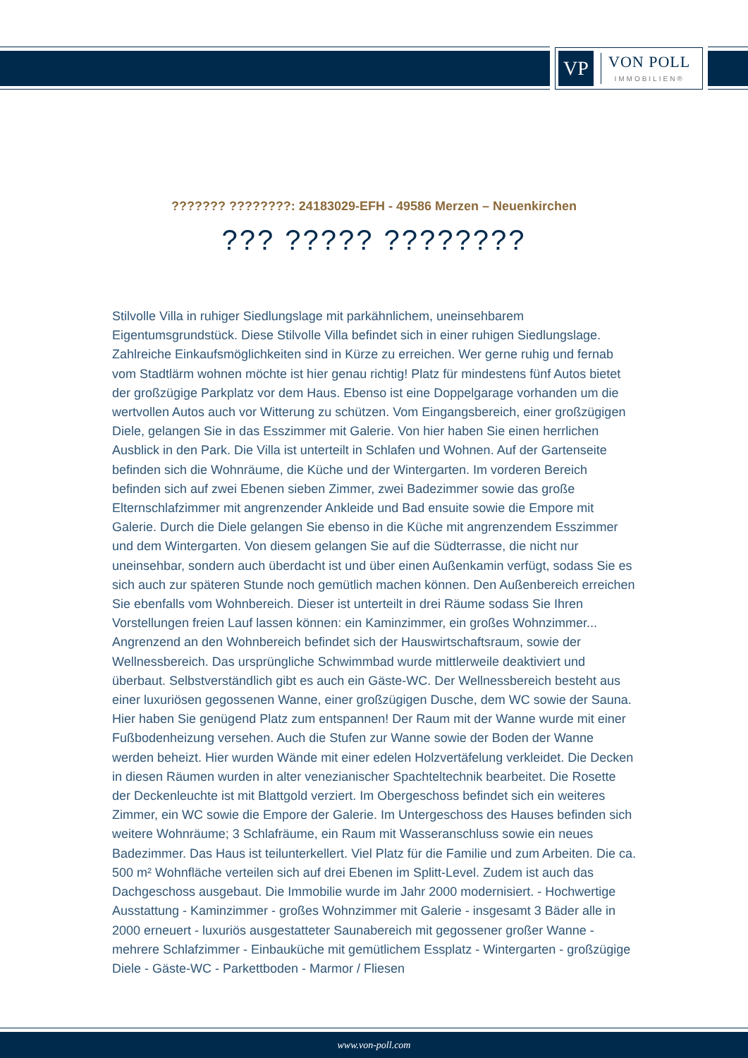VP
VON POLL
IMMOBILIEN®
??????? ????????: 24183029-EFH - 49586 Merzen – Neuenkirchen
??? ????? ????????
Stilvolle Villa in ruhiger Siedlungslage mit parkähnlichem, uneinsehbarem Eigentumsgrundstück. Diese Stilvolle Villa befindet sich in einer ruhigen Siedlungslage. Zahlreiche Einkaufsmöglichkeiten sind in Kürze zu erreichen. Wer gerne ruhig und fernab vom Stadtlärm wohnen möchte ist hier genau richtig! Platz für mindestens fünf Autos bietet der großzügige Parkplatz vor dem Haus. Ebenso ist eine Doppelgarage vorhanden um die wertvollen Autos auch vor Witterung zu schützen. Vom Eingangsbereich, einer großzügigen Diele, gelangen Sie in das Esszimmer mit Galerie. Von hier haben Sie einen herrlichen Ausblick in den Park. Die Villa ist unterteilt in Schlafen und Wohnen. Auf der Gartenseite befinden sich die Wohnräume, die Küche und der Wintergarten. Im vorderen Bereich befinden sich auf zwei Ebenen sieben Zimmer, zwei Badezimmer sowie das große Elternschlafzimmer mit angrenzender Ankleide und Bad ensuite sowie die Empore mit Galerie. Durch die Diele gelangen Sie ebenso in die Küche mit angrenzendem Esszimmer und dem Wintergarten. Von diesem gelangen Sie auf die Südterrasse, die nicht nur uneinsehbar, sondern auch überdacht ist und über einen Außenkamin verfügt, sodass Sie es sich auch zur späteren Stunde noch gemütlich machen können. Den Außenbereich erreichen Sie ebenfalls vom Wohnbereich. Dieser ist unterteilt in drei Räume sodass Sie Ihren Vorstellungen freien Lauf lassen können: ein Kaminzimmer, ein großes Wohnzimmer... Angrenzend an den Wohnbereich befindet sich der Hauswirtschaftsraum, sowie der Wellnessbereich. Das ursprüngliche Schwimmbad wurde mittlerweile deaktiviert und überbaut. Selbstverständlich gibt es auch ein Gäste-WC. Der Wellnessbereich besteht aus einer luxuriösen gegossenen Wanne, einer großzügigen Dusche, dem WC sowie der Sauna. Hier haben Sie genügend Platz zum entspannen! Der Raum mit der Wanne wurde mit einer Fußbodenheizung versehen. Auch die Stufen zur Wanne sowie der Boden der Wanne werden beheizt. Hier wurden Wände mit einer edelen Holzvertäfelung verkleidet. Die Decken in diesen Räumen wurden in alter venezianischer Spachteltechnik bearbeitet. Die Rosette der Deckenleuchte ist mit Blattgold verziert. Im Obergeschoss befindet sich ein weiteres Zimmer, ein WC sowie die Empore der Galerie. Im Untergeschoss des Hauses befinden sich weitere Wohnräume; 3 Schlafräume, ein Raum mit Wasseranschluss sowie ein neues Badezimmer. Das Haus ist teilunterkellert. Viel Platz für die Familie und zum Arbeiten. Die ca. 500 m² Wohnfläche verteilen sich auf drei Ebenen im Splitt-Level. Zudem ist auch das Dachgeschoss ausgebaut. Die Immobilie wurde im Jahr 2000 modernisiert. - Hochwertige Ausstattung - Kaminzimmer - großes Wohnzimmer mit Galerie - insgesamt 3 Bäder alle in 2000 erneuert - luxuriös ausgestatteter Saunabereich mit gegossener großer Wanne - mehrere Schlafzimmer - Einbauküche mit gemütlichem Essplatz - Wintergarten - großzügige Diele - Gäste-WC - Parkettboden - Marmor / Fliesen
www.von-poll.com